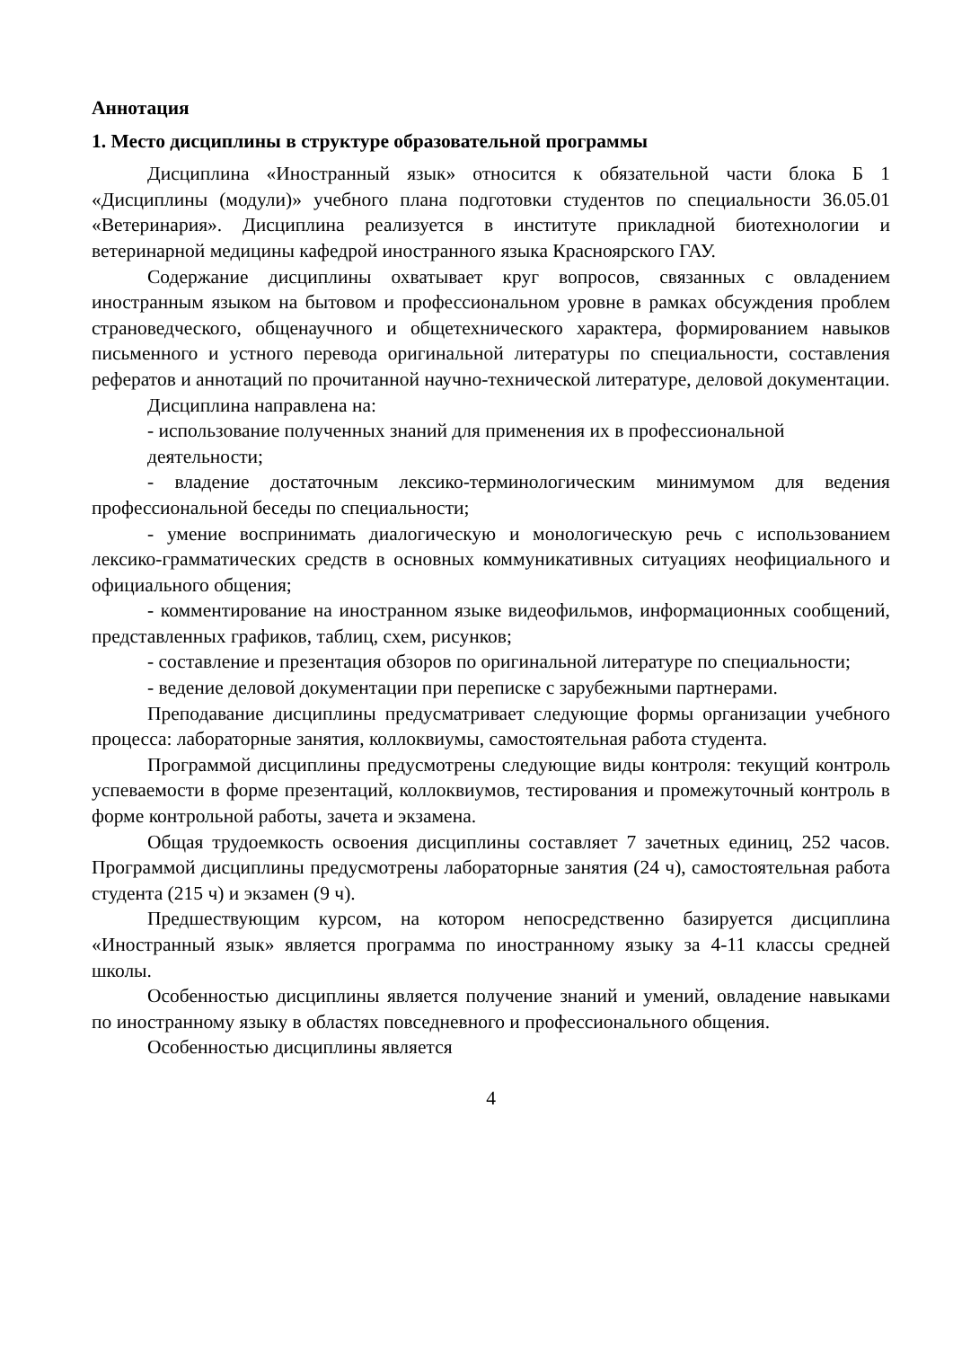Аннотация
1. Место дисциплины в структуре образовательной программы
Дисциплина «Иностранный язык» относится к обязательной части блока Б 1 «Дисциплины (модули)» учебного плана подготовки студентов по специальности 36.05.01 «Ветеринария». Дисциплина реализуется в институте прикладной биотехнологии и ветеринарной медицины кафедрой иностранного языка Красноярского ГАУ.
Содержание дисциплины охватывает круг вопросов, связанных с овладением иностранным языком на бытовом и профессиональном уровне в рамках обсуждения проблем страноведческого, общенаучного и общетехнического характера, формированием навыков письменного и устного перевода оригинальной литературы по специальности, составления рефератов и аннотаций по прочитанной научно-технической литературе, деловой документации.
Дисциплина направлена на:
- использование полученных знаний для применения их в профессиональной
деятельности;
- владение достаточным лексико-терминологическим минимумом для ведения профессиональной беседы по специальности;
- умение воспринимать диалогическую и монологическую речь с использованием лексико-грамматических средств в основных коммуникативных ситуациях неофициального и официального общения;
- комментирование на иностранном языке видеофильмов, информационных сообщений, представленных графиков, таблиц, схем, рисунков;
- составление и презентация обзоров по оригинальной литературе по специальности;
- ведение деловой документации при переписке с зарубежными партнерами.
Преподавание дисциплины предусматривает следующие формы организации учебного процесса: лабораторные занятия, коллоквиумы, самостоятельная работа студента.
Программой дисциплины предусмотрены следующие виды контроля: текущий контроль успеваемости в форме презентаций, коллоквиумов, тестирования и промежуточный контроль в форме контрольной работы, зачета и экзамена.
Общая трудоемкость освоения дисциплины составляет 7 зачетных единиц, 252 часов. Программой дисциплины предусмотрены лабораторные занятия (24 ч), самостоятельная работа студента (215 ч) и экзамен (9 ч).
Предшествующим курсом, на котором непосредственно базируется дисциплина «Иностранный язык» является программа по иностранному языку за 4-11 классы средней школы.
Особенностью дисциплины является получение знаний и умений, овладение навыками по иностранному языку в областях повседневного и профессионального общения.
Особенностью дисциплины является
4